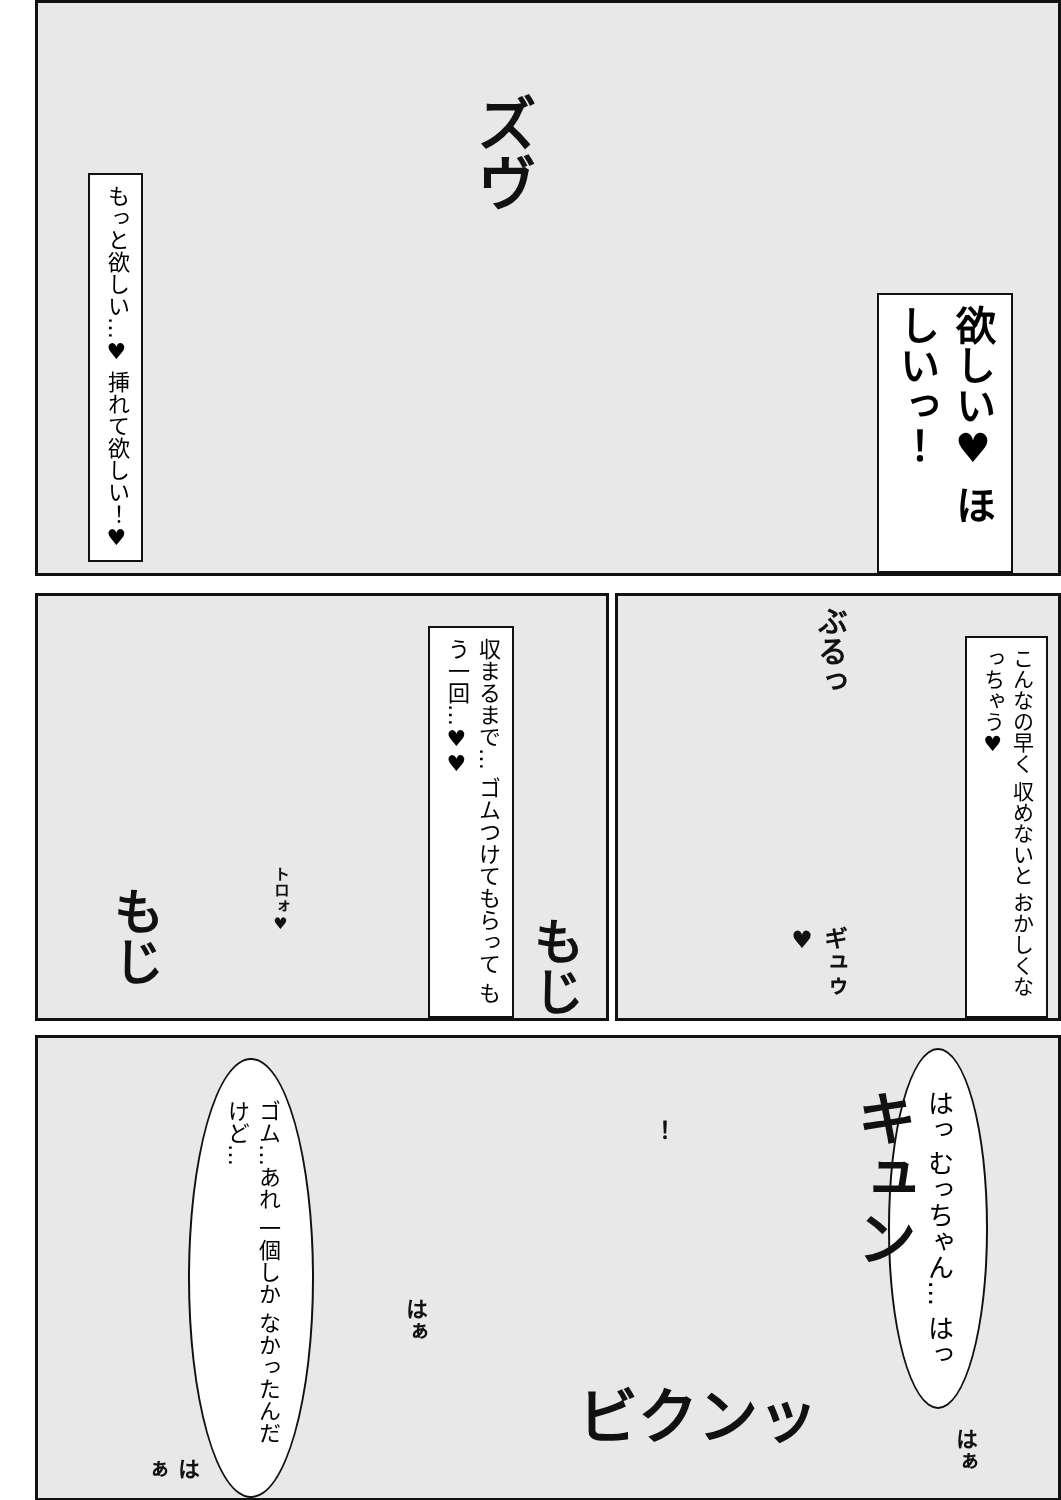欲しい♥ ほしいっ！
ズヴ
もっと欲しい…♥ 挿れて欲しい！♥
こんなの早く 収めないと おかしくなっちゃう♥
ぶるっ
ギュゥ♥
収まるまで… ゴムつけてもらって もう一回…♥♥
トロォ♥
もじ
もじ
ゴム…あれ 一個しか なかったんだけど…
はっ むっちゃん… はっ
！
キュン
はぁ
はぁ
ビクンッ
はぁ